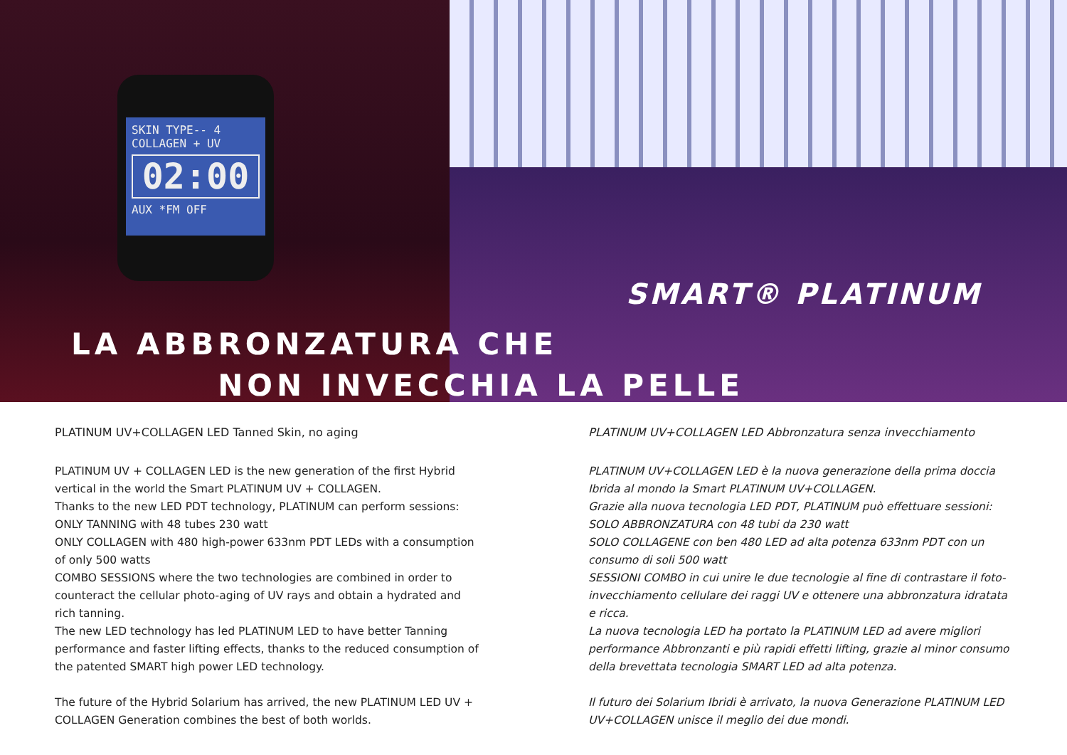SKIN TYPE-- 4
COLLAGEN + UV
02:00
AUX *FM OFF
SMART® PLATINUM
LA ABBRONZATURA CHE
NON INVECCHIA LA PELLE
PLATINUM UV+COLLAGEN LED Tanned Skin, no aging
PLATINUM UV + COLLAGEN LED is the new generation of the first Hybrid vertical in the world the Smart PLATINUM UV + COLLAGEN.
Thanks to the new LED PDT technology, PLATINUM can perform sessions:
ONLY TANNING with 48 tubes 230 watt
ONLY COLLAGEN with 480 high-power 633nm PDT LEDs with a consumption of only 500 watts
COMBO SESSIONS where the two technologies are combined in order to counteract the cellular photo-aging of UV rays and obtain a hydrated and rich tanning.
The new LED technology has led PLATINUM LED to have better Tanning performance and faster lifting effects, thanks to the reduced consumption of the patented SMART high power LED technology.
The future of the Hybrid Solarium has arrived, the new PLATINUM LED UV + COLLAGEN Generation combines the best of both worlds.
PLATINUM UV+COLLAGEN LED Abbronzatura senza invecchiamento
PLATINUM UV+COLLAGEN LED è la nuova generazione della prima doccia Ibrida al mondo la Smart PLATINUM UV+COLLAGEN.
Grazie alla nuova tecnologia LED PDT, PLATINUM può effettuare sessioni:
SOLO ABBRONZATURA con 48 tubi da 230 watt
SOLO COLLAGENE con ben 480 LED ad alta potenza 633nm PDT con un consumo di soli 500 watt
SESSIONI COMBO in cui unire le due tecnologie al fine di contrastare il foto-invecchiamento cellulare dei raggi UV e ottenere una abbronzatura idratata e ricca.
La nuova tecnologia LED ha portato la PLATINUM LED ad avere migliori performance Abbronzanti e più rapidi effetti lifting, grazie al minor consumo della brevettata tecnologia SMART LED ad alta potenza.
Il futuro dei Solarium Ibridi è arrivato, la nuova Generazione PLATINUM LED UV+COLLAGEN unisce il meglio dei due mondi.